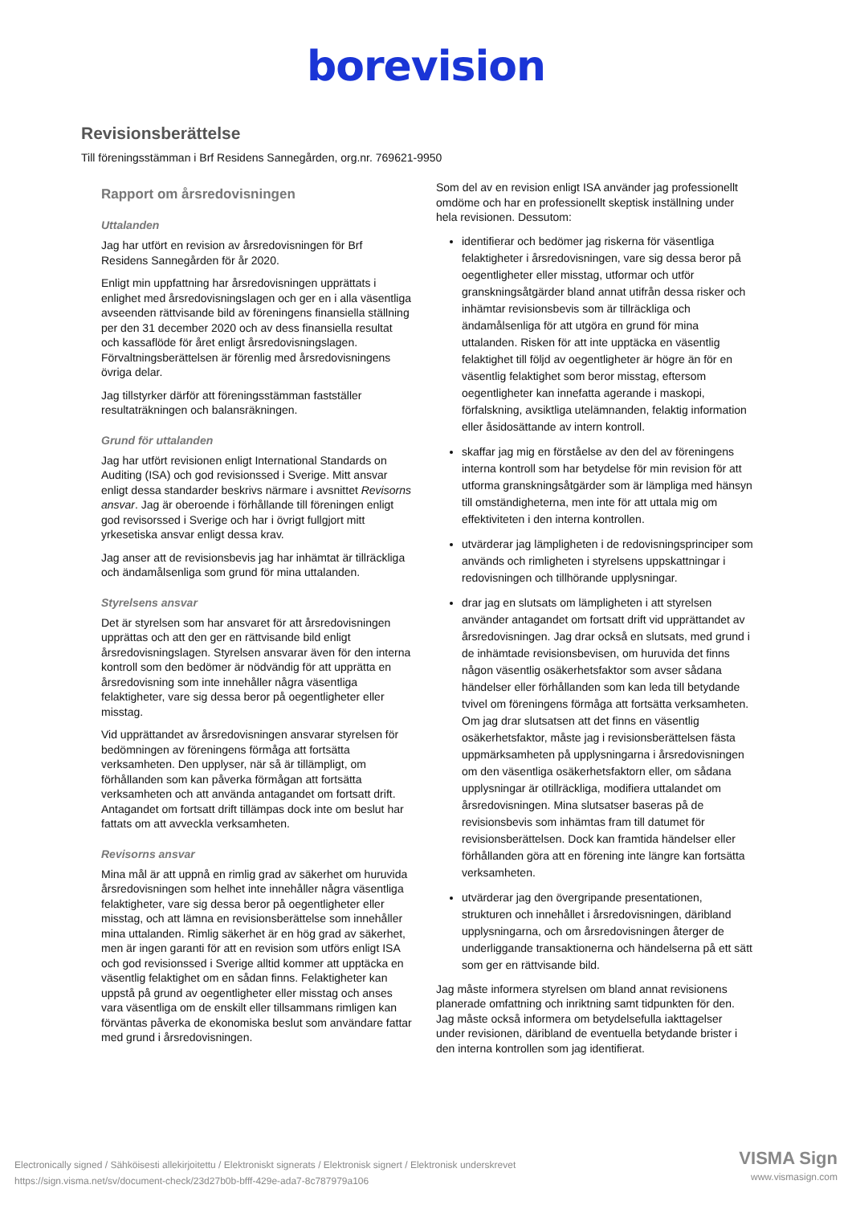borevision
Revisionsberättelse
Till föreningsstämman i Brf Residens Sannegården, org.nr. 769621-9950
Rapport om årsredovisningen
Uttalanden
Jag har utfört en revision av årsredovisningen för Brf Residens Sannegården för år 2020.
Enligt min uppfattning har årsredovisningen upprättats i enlighet med årsredovisningslagen och ger en i alla väsentliga avseenden rättvisande bild av föreningens finansiella ställning per den 31 december 2020 och av dess finansiella resultat och kassaflöde för året enligt årsredovisningslagen. Förvaltningsberättelsen är förenlig med årsredovisningens övriga delar.
Jag tillstyrker därför att föreningsstämman fastställer resultaträkningen och balansräkningen.
Grund för uttalanden
Jag har utfört revisionen enligt International Standards on Auditing (ISA) och god revisionssed i Sverige. Mitt ansvar enligt dessa standarder beskrivs närmare i avsnittet Revisorns ansvar. Jag är oberoende i förhållande till föreningen enligt god revisorssed i Sverige och har i övrigt fullgjort mitt yrkesetiska ansvar enligt dessa krav.
Jag anser att de revisionsbevis jag har inhämtat är tillräckliga och ändamålsenliga som grund för mina uttalanden.
Styrelsens ansvar
Det är styrelsen som har ansvaret för att årsredovisningen upprättas och att den ger en rättvisande bild enligt årsredovisningslagen. Styrelsen ansvarar även för den interna kontroll som den bedömer är nödvändig för att upprätta en årsredovisning som inte innehåller några väsentliga felaktigheter, vare sig dessa beror på oegentligheter eller misstag.
Vid upprättandet av årsredovisningen ansvarar styrelsen för bedömningen av föreningens förmåga att fortsätta verksamheten. Den upplyser, när så är tillämpligt, om förhållanden som kan påverka förmågan att fortsätta verksamheten och att använda antagandet om fortsatt drift. Antagandet om fortsatt drift tillämpas dock inte om beslut har fattats om att avveckla verksamheten.
Revisorns ansvar
Mina mål är att uppnå en rimlig grad av säkerhet om huruvida årsredovisningen som helhet inte innehåller några väsentliga felaktigheter, vare sig dessa beror på oegentligheter eller misstag, och att lämna en revisionsberättelse som innehåller mina uttalanden. Rimlig säkerhet är en hög grad av säkerhet, men är ingen garanti för att en revision som utförs enligt ISA och god revisionssed i Sverige alltid kommer att upptäcka en väsentlig felaktighet om en sådan finns. Felaktigheter kan uppstå på grund av oegentligheter eller misstag och anses vara väsentliga om de enskilt eller tillsammans rimligen kan förväntas påverka de ekonomiska beslut som användare fattar med grund i årsredovisningen.
Som del av en revision enligt ISA använder jag professionellt omdöme och har en professionellt skeptisk inställning under hela revisionen. Dessutom:
identifierar och bedömer jag riskerna för väsentliga felaktigheter i årsredovisningen, vare sig dessa beror på oegentligheter eller misstag, utformar och utför granskningsåtgärder bland annat utifrån dessa risker och inhämtar revisionsbevis som är tillräckliga och ändamålsenliga för att utgöra en grund för mina uttalanden. Risken för att inte upptäcka en väsentlig felaktighet till följd av oegentligheter är högre än för en väsentlig felaktighet som beror misstag, eftersom oegentligheter kan innefatta agerande i maskopi, förfalskning, avsiktliga utelämnanden, felaktig information eller åsidosättande av intern kontroll.
skaffar jag mig en förståelse av den del av föreningens interna kontroll som har betydelse för min revision för att utforma granskningsåtgärder som är lämpliga med hänsyn till omständigheterna, men inte för att uttala mig om effektiviteten i den interna kontrollen.
utvärderar jag lämpligheten i de redovisningsprinciper som används och rimligheten i styrelsens uppskattningar i redovisningen och tillhörande upplysningar.
drar jag en slutsats om lämpligheten i att styrelsen använder antagandet om fortsatt drift vid upprättandet av årsredovisningen. Jag drar också en slutsats, med grund i de inhämtade revisionsbevisen, om huruvida det finns någon väsentlig osäkerhetsfaktor som avser sådana händelser eller förhållanden som kan leda till betydande tvivel om föreningens förmåga att fortsätta verksamheten. Om jag drar slutsatsen att det finns en väsentlig osäkerhetsfaktor, måste jag i revisionsberättelsen fästa uppmärksamheten på upplysningarna i årsredovisningen om den väsentliga osäkerhetsfaktorn eller, om sådana upplysningar är otillräckliga, modifiera uttalandet om årsredovisningen. Mina slutsatser baseras på de revisionsbevis som inhämtas fram till datumet för revisionsberättelsen. Dock kan framtida händelser eller förhållanden göra att en förening inte längre kan fortsätta verksamheten.
utvärderar jag den övergripande presentationen, strukturen och innehållet i årsredovisningen, däribland upplysningarna, och om årsredovisningen återger de underliggande transaktionerna och händelserna på ett sätt som ger en rättvisande bild.
Jag måste informera styrelsen om bland annat revisionens planerade omfattning och inriktning samt tidpunkten för den. Jag måste också informera om betydelsefulla iakttagelser under revisionen, däribland de eventuella betydande brister i den interna kontrollen som jag identifierat.
Electronically signed / Sähköisesti allekirjoitettu / Elektroniskt signerats / Elektronisk signert / Elektronisk underskrevet
https://sign.visma.net/sv/document-check/23d27b0b-bfff-429e-ada7-8c787979a106
VISMA Sign
www.vismasign.com